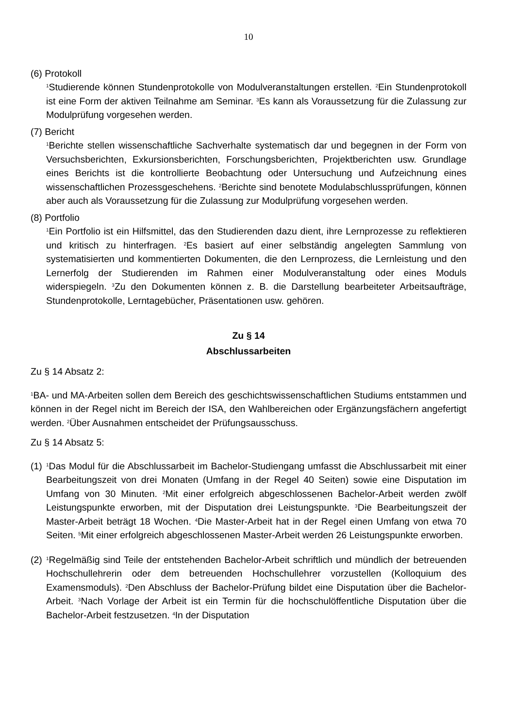10
(6) Protokoll
<sup>1</sup> Studierende können Stundenprotokolle von Modulveranstaltungen erstellen. <sup>2</sup>Ein Stundenprotokoll ist eine Form der aktiven Teilnahme am Seminar. <sup>3</sup>Es kann als Voraussetzung für die Zulassung zur Modulprüfung vorgesehen werden.
(7) Bericht
<sup>1</sup> Berichte stellen wissenschaftliche Sachverhalte systematisch dar und begegnen in der Form von Versuchsberichten, Exkursionsberichten, Forschungsberichten, Projektberichten usw. Grundlage eines Berichts ist die kontrollierte Beobachtung oder Untersuchung und Aufzeichnung eines wissenschaftlichen Prozessgeschehens. <sup>2</sup>Berichte sind benotete Modulabschlussprüfungen, können aber auch als Voraussetzung für die Zulassung zur Modulprüfung vorgesehen werden.
(8) Portfolio
<sup>1</sup> Ein Portfolio ist ein Hilfsmittel, das den Studierenden dazu dient, ihre Lernprozesse zu reflektieren und kritisch zu hinterfragen. <sup>2</sup>Es basiert auf einer selbständig angelegten Sammlung von systematisierten und kommentierten Dokumenten, die den Lernprozess, die Lernleistung und den Lernerfolg der Studierenden im Rahmen einer Modulveranstaltung oder eines Moduls widerspiegeln. <sup>3</sup>Zu den Dokumenten können z. B. die Darstellung bearbeiteter Arbeitsaufträge, Stundenprotokolle, Lerntagebücher, Präsentationen usw. gehören.
Zu § 14
Abschlussarbeiten
Zu § 14 Absatz 2:
<sup>1</sup> BA- und MA-Arbeiten sollen dem Bereich des geschichtswissenschaftlichen Studiums entstammen und können in der Regel nicht im Bereich der ISA, den Wahlbereichen oder Ergänzungsfächern angefertigt werden. <sup>2</sup>Über Ausnahmen entscheidet der Prüfungsausschuss.
Zu § 14 Absatz 5:
(1)
<sup>1</sup> Das Modul für die Abschlussarbeit im Bachelor-Studiengang umfasst die Abschlussarbeit mit einer Bearbeitungszeit von drei Monaten (Umfang in der Regel 40 Seiten) sowie eine Disputation im Umfang von 30 Minuten. <sup>2</sup>Mit einer erfolgreich abgeschlossenen Bachelor-Arbeit werden zwölf Leistungspunkte erworben, mit der Disputation drei Leistungspunkte. <sup>3</sup>Die Bearbeitungszeit der Master-Arbeit beträgt 18 Wochen. <sup>4</sup>Die Master-Arbeit hat in der Regel einen Umfang von etwa 70 Seiten. <sup>5</sup>Mit einer erfolgreich abgeschlossenen Master-Arbeit werden 26 Leistungspunkte erworben.
(2)
<sup>1</sup> Regelmäßig sind Teile der entstehenden Bachelor-Arbeit schriftlich und mündlich der betreuenden Hochschullehrerin oder dem betreuenden Hochschullehrer vorzustellen (Kolloquium des Examensmoduls). <sup>2</sup>Den Abschluss der Bachelor-Prüfung bildet eine Disputation über die Bachelor-Arbeit. <sup>3</sup>Nach Vorlage der Arbeit ist ein Termin für die hochschulöffentliche Disputation über die Bachelor-Arbeit festzusetzen. <sup>4</sup>In der Disputation